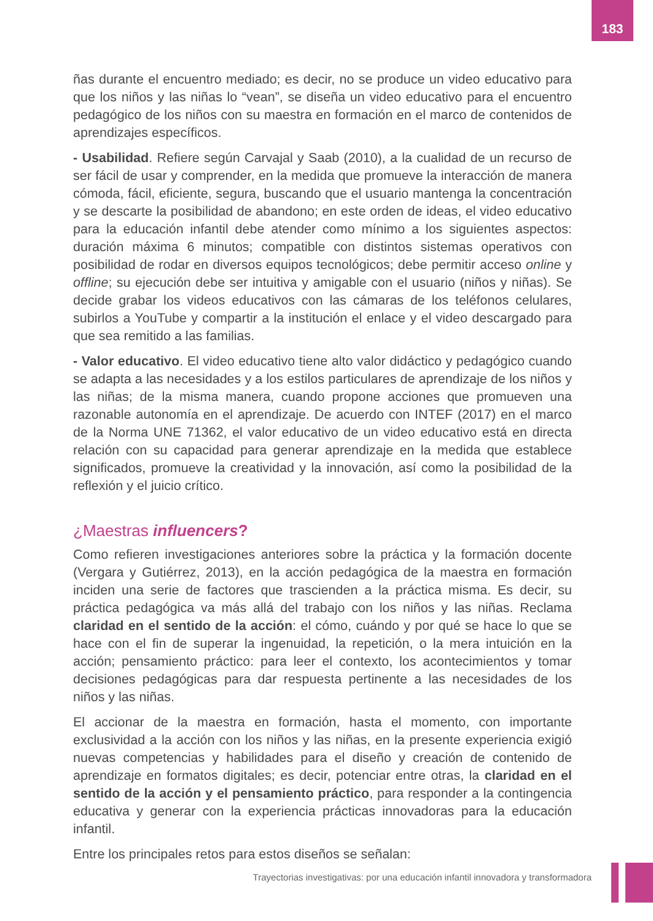183
ñas durante el encuentro mediado; es decir, no se produce un video educativo para que los niños y las niñas lo “vean”, se diseña un video educativo para el encuentro pedagógico de los niños con su maestra en formación en el marco de contenidos de aprendizajes específicos.
- Usabilidad. Refiere según Carvajal y Saab (2010), a la cualidad de un recurso de ser fácil de usar y comprender, en la medida que promueve la interacción de manera cómoda, fácil, eficiente, segura, buscando que el usuario mantenga la concentración y se descarte la posibilidad de abandono; en este orden de ideas, el video educativo para la educación infantil debe atender como mínimo a los siguientes aspectos: duración máxima 6 minutos; compatible con distintos sistemas operativos con posibilidad de rodar en diversos equipos tecnológicos; debe permitir acceso online y offline; su ejecución debe ser intuitiva y amigable con el usuario (niños y niñas). Se decide grabar los videos educativos con las cámaras de los teléfonos celulares, subirlos a YouTube y compartir a la institución el enlace y el video descargado para que sea remitido a las familias.
- Valor educativo. El video educativo tiene alto valor didáctico y pedagógico cuando se adapta a las necesidades y a los estilos particulares de aprendizaje de los niños y las niñas; de la misma manera, cuando propone acciones que promueven una razonable autonomía en el aprendizaje. De acuerdo con INTEF (2017) en el marco de la Norma UNE 71362, el valor educativo de un video educativo está en directa relación con su capacidad para generar aprendizaje en la medida que establece significados, promueve la creatividad y la innovación, así como la posibilidad de la reflexión y el juicio crítico.
¿Maestras influencers?
Como refieren investigaciones anteriores sobre la práctica y la formación docente (Vergara y Gutiérrez, 2013), en la acción pedagógica de la maestra en formación inciden una serie de factores que trascienden a la práctica misma. Es decir, su práctica pedagógica va más allá del trabajo con los niños y las niñas. Reclama claridad en el sentido de la acción: el cómo, cuándo y por qué se hace lo que se hace con el fin de superar la ingenuidad, la repetición, o la mera intuición en la acción; pensamiento práctico: para leer el contexto, los acontecimientos y tomar decisiones pedagógicas para dar respuesta pertinente a las necesidades de los niños y las niñas.
El accionar de la maestra en formación, hasta el momento, con importante exclusividad a la acción con los niños y las niñas, en la presente experiencia exigió nuevas competencias y habilidades para el diseño y creación de contenido de aprendizaje en formatos digitales; es decir, potenciar entre otras, la claridad en el sentido de la acción y el pensamiento práctico, para responder a la contingencia educativa y generar con la experiencia prácticas innovadoras para la educación infantil.
Entre los principales retos para estos diseños se señalan:
Trayectorias investigativas: por una educación infantil innovadora y transformadora